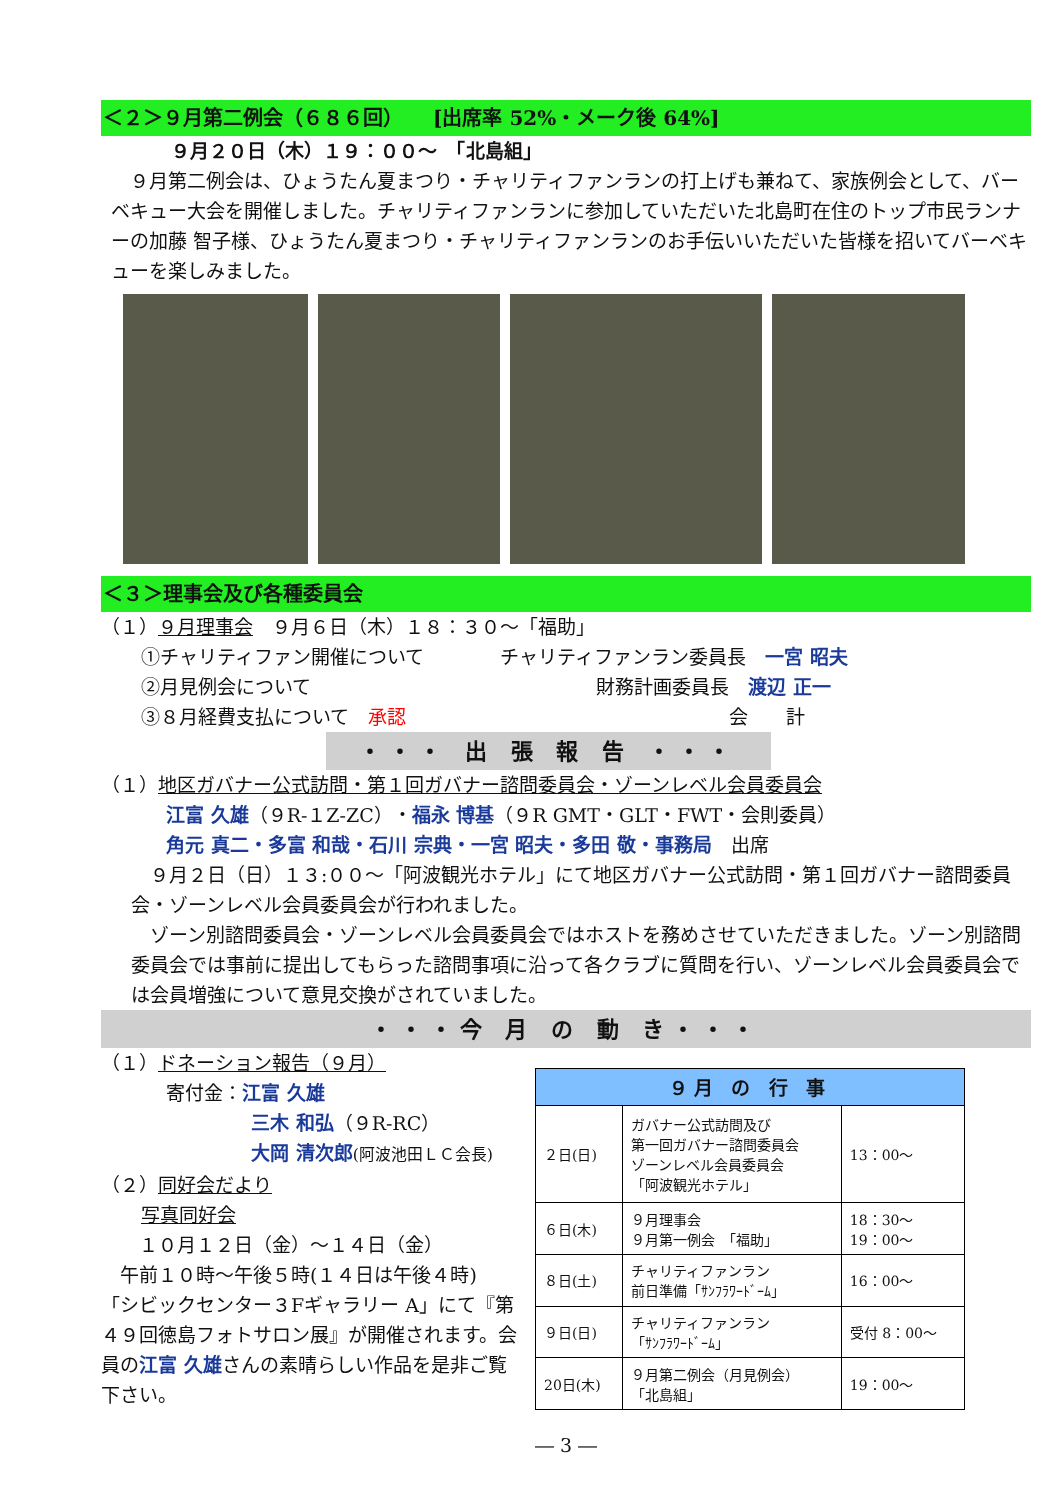＜２＞９月第二例会（６８６回）　　[出席率 52%・メーク後 64%]
９月２０日（木）１９：００～　「北島組」
　９月第二例会は、ひょうたん夏まつり・チャリティファンランの打上げも兼ねて、家族例会として、バーベキュー大会を開催しました。チャリティファンランに参加していただいた北島町在住のトップ市民ランナーの加藤 智子様、ひょうたん夏まつり・チャリティファンランのお手伝いいただいた皆様を招いてバーベキューを楽しみました。
＜３＞理事会及び各種委員会
（１）９月理事会　９月６日（木）１８：３０～「福助」
①チャリティファン開催について　　　　チャリティファンラン委員長　一宮 昭夫
②月見例会について　　　　　　　　　　　　　　　財務計画委員長　渡辺 正一
③８月経費支払について　承認　　　　　　　　　　　　　　　　　会　　計
・・・ 出 張 報 告 ・・・
（１）地区ガバナー公式訪問・第１回ガバナー諮問委員会・ゾーンレベル会員委員会
江富 久雄（９R-１Z-ZC）・福永 博基（９R GMT・GLT・FWT・会則委員）
角元 真二・多富 和哉・石川 宗典・一宮 昭夫・多田 敬・事務局　出席
　９月２日（日）１３:００～「阿波観光ホテル」にて地区ガバナー公式訪問・第１回ガバナー諮問委員会・ゾーンレベル会員委員会が行われました。
　ゾーン別諮問委員会・ゾーンレベル会員委員会ではホストを務めさせていただきました。ゾーン別諮問委員会では事前に提出してもらった諮問事項に沿って各クラブに質問を行い、ゾーンレベル会員委員会では会員増強について意見交換がされていました。
・・・今 月 の 動 き・・・
（１）ドネーション報告（９月）
寄付金：江富 久雄
三木 和弘（９R-RC）
大岡 清次郎(阿波池田ＬＣ会長)
（２）同好会だより
写真同好会
　　１０月１２日（金）～１４日（金）
　午前１０時～午後５時(１４日は午後４時)
「シビックセンター３Fギャラリー A」にて『第４９回徳島フォトサロン展』が開催されます。会員の江富 久雄さんの素晴らしい作品を是非ご覧下さい。
| ９月 の 行 事 | | |
| --- | --- | --- |
| ２日(日) | ガバナー公式訪問及び 第一回ガバナー諮問委員会 ゾーンレベル会員委員会 「阿波観光ホテル」 | 13：00～ |
| ６日(木) | ９月理事会 ９月第一例会 「福助」 | 18：30～ 19：00～ |
| ８日(土) | チャリティファンラン 前日準備「ｻﾝﾌﾗﾜｰﾄﾞｰﾑ」 | 16：00～ |
| ９日(日) | チャリティファンラン 「ｻﾝﾌﾗﾜｰﾄﾞｰﾑ」 | 受付 8：00～ |
| 20日(木) | ９月第二例会（月見例会） 「北島組」 | 19：00～ |
― 3 ―